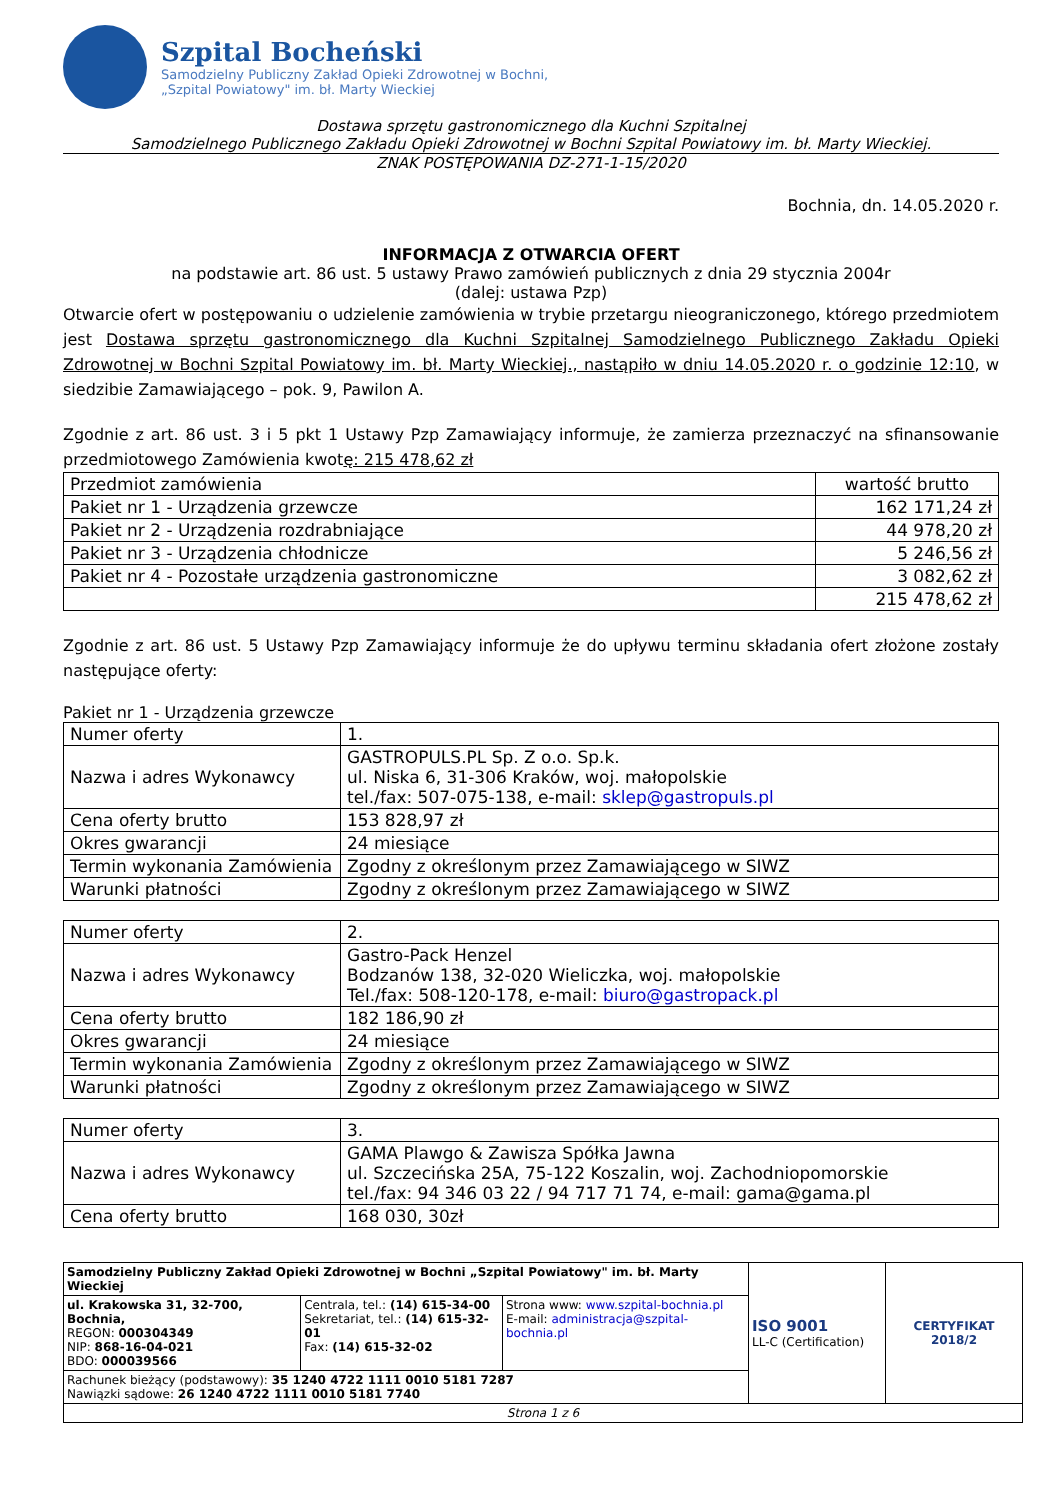Szpital Bocheński
Samodzielny Publiczny Zakład Opieki Zdrowotnej w Bochni,
„Szpital Powiatowy" im. bł. Marty Wieckiej
Dostawa sprzętu gastronomicznego dla Kuchni Szpitalnej
Samodzielnego Publicznego Zakładu Opieki Zdrowotnej w Bochni Szpital Powiatowy im. bł. Marty Wieckiej.
ZNAK POSTĘPOWANIA DZ-271-1-15/2020
Bochnia, dn. 14.05.2020 r.
INFORMACJA Z OTWARCIA OFERT
na podstawie art. 86 ust. 5 ustawy Prawo zamówień publicznych z dnia 29 stycznia 2004r
(dalej: ustawa Pzp)
Otwarcie ofert w postępowaniu o udzielenie zamówienia w trybie przetargu nieograniczonego, którego przedmiotem jest Dostawa sprzętu gastronomicznego dla Kuchni Szpitalnej Samodzielnego Publicznego Zakładu Opieki Zdrowotnej w Bochni Szpital Powiatowy im. bł. Marty Wieckiej., nastąpiło w dniu 14.05.2020 r. o godzinie 12:10, w siedzibie Zamawiającego – pok. 9, Pawilon A.
Zgodnie z art. 86 ust. 3 i 5 pkt 1 Ustawy Pzp Zamawiający informuje, że zamierza przeznaczyć na sfinansowanie przedmiotowego Zamówienia kwotę: 215 478,62 zł
| Przedmiot zamówienia | wartość brutto |
| Pakiet nr 1 - Urządzenia grzewcze | 162 171,24 zł |
| Pakiet nr 2 - Urządzenia rozdrabniające | 44 978,20 zł |
| Pakiet nr 3 - Urządzenia chłodnicze | 5 246,56 zł |
| Pakiet nr 4 - Pozostałe urządzenia gastronomiczne | 3 082,62 zł |
| | 215 478,62 zł |
Zgodnie z art. 86 ust. 5 Ustawy Pzp Zamawiający informuje że do upływu terminu składania ofert złożone zostały następujące oferty:
Pakiet nr 1 - Urządzenia grzewcze
| Numer oferty | 1. |
| Nazwa i adres Wykonawcy | GASTROPULS.PL Sp. Z o.o. Sp.k. ul. Niska 6, 31-306 Kraków, woj. małopolskie tel./fax: 507-075-138, e-mail: sklep@gastropuls.pl |
| Cena oferty brutto | 153 828,97 zł |
| Okres gwarancji | 24 miesiące |
| Termin wykonania Zamówienia | Zgodny z określonym przez Zamawiającego w SIWZ |
| Warunki płatności | Zgodny z określonym przez Zamawiającego w SIWZ |
| Numer oferty | 2. |
| Nazwa i adres Wykonawcy | Gastro-Pack Henzel Bodzanów 138, 32-020 Wieliczka, woj. małopolskie Tel./fax: 508-120-178, e-mail: biuro@gastropack.pl |
| Cena oferty brutto | 182 186,90 zł |
| Okres gwarancji | 24 miesiące |
| Termin wykonania Zamówienia | Zgodny z określonym przez Zamawiającego w SIWZ |
| Warunki płatności | Zgodny z określonym przez Zamawiającego w SIWZ |
| Numer oferty | 3. |
| Nazwa i adres Wykonawcy | GAMA Plawgo & Zawisza Spółka Jawna ul. Szczecińska 25A, 75-122 Koszalin, woj. Zachodniopomorskie tel./fax: 94 346 03 22 / 94 717 71 74, e-mail: gama@gama.pl |
| Cena oferty brutto | 168 030, 30zł |
| Samodzielny Publiczny Zakład Opieki Zdrowotnej w Bochni „Szpital Powiatowy" im. bł. Marty Wieckiej | | | ISO 9001 LL-C (Certification) | CERTYFIKAT 2018/2 |
| ul. Krakowska 31, 32-700, Bochnia, REGON: 000304349 NIP: 868-16-04-021 BDO: 000039566 | Centrala, tel.: (14) 615-34-00 Sekretariat, tel.: (14) 615-32-01 Fax: (14) 615-32-02 | Strona www: www.szpital-bochnia.pl E-mail: administracja@szpital-bochnia.pl | | |
| Rachunek bieżący (podstawowy): 35 1240 4722 1111 0010 5181 7287 Nawiązki sądowe: 26 1240 4722 1111 0010 5181 7740 | | | | |
| Strona 1 z 6 | | | | |